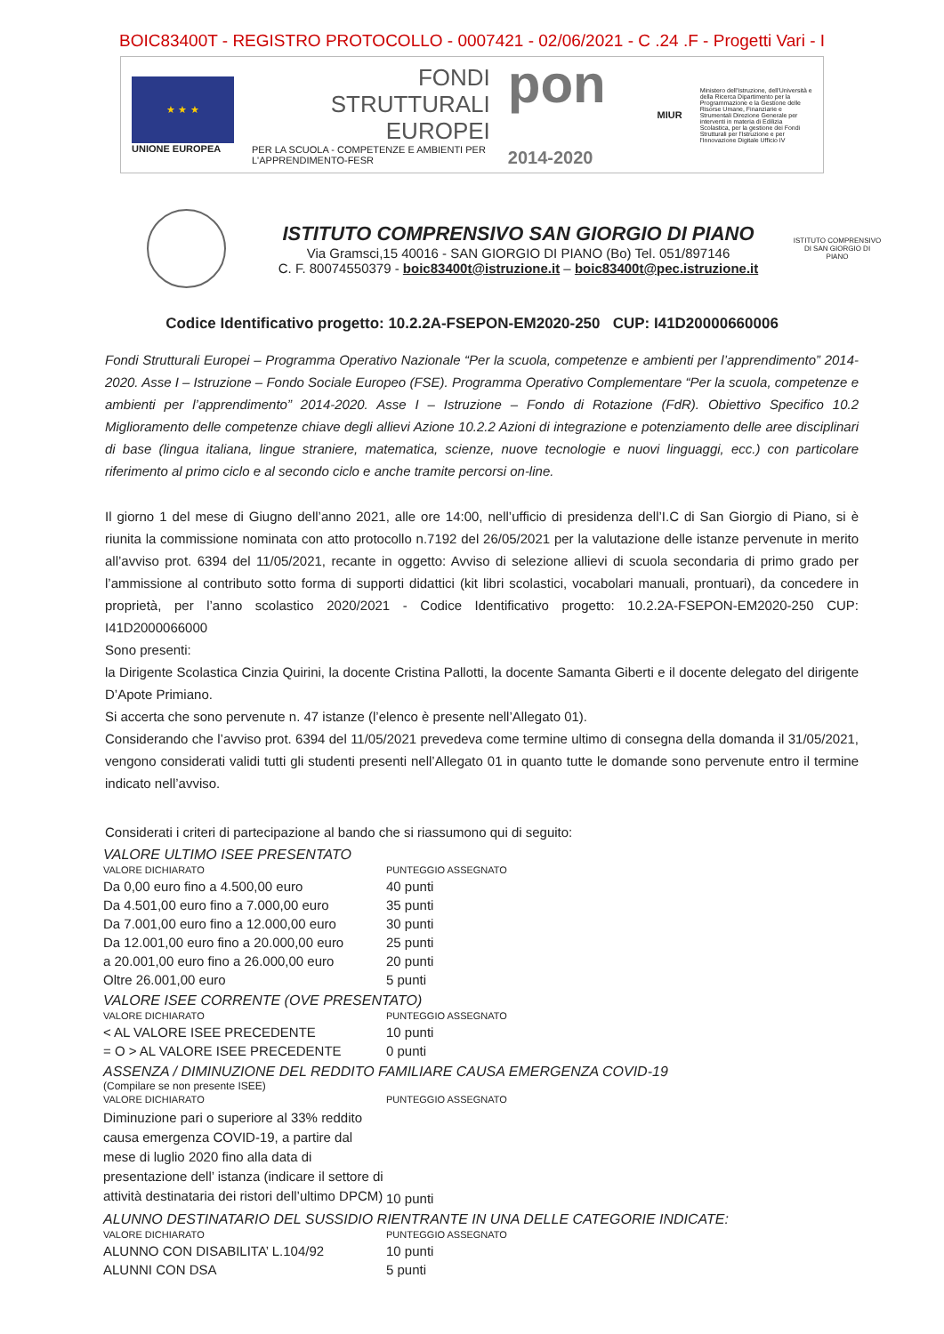BOIC83400T - REGISTRO PROTOCOLLO - 0007421 - 02/06/2021 - C .24 .F - Progetti Vari - I
★ ★ ★
UNIONE EUROPEA
FONDI
STRUTTURALI
EUROPEI
PER LA SCUOLA - COMPETENZE E AMBIENTI PER L'APPRENDIMENTO-FESR
pon 2014-2020
MIUR
Ministero dell'Istruzione, dell'Università e della Ricerca Dipartimento per la Programmazione e la Gestione delle Risorse Umane, Finanziarie e Strumentali Direzione Generale per interventi in materia di Edilizia Scolastica, per la gestione dei Fondi Strutturali per l'Istruzione e per l'Innovazione Digitale Ufficio IV
ISTITUTO COMPRENSIVO SAN GIORGIO DI PIANO
Via Gramsci,15 40016 - SAN GIORGIO DI PIANO (Bo) Tel. 051/897146
C. F. 80074550379 - boic83400t@istruzione.it – boic83400t@pec.istruzione.it
ISTITUTO COMPRENSIVO DI SAN GIORGIO DI PIANO
Codice Identificativo progetto: 10.2.2A-FSEPON-EM2020-250 CUP: I41D20000660006
Fondi Strutturali Europei – Programma Operativo Nazionale “Per la scuola, competenze e ambienti per l’apprendimento” 2014-2020. Asse I – Istruzione – Fondo Sociale Europeo (FSE). Programma Operativo Complementare “Per la scuola, competenze e ambienti per l’apprendimento” 2014-2020. Asse I – Istruzione – Fondo di Rotazione (FdR). Obiettivo Specifico 10.2 Miglioramento delle competenze chiave degli allievi Azione 10.2.2 Azioni di integrazione e potenziamento delle aree disciplinari di base (lingua italiana, lingue straniere, matematica, scienze, nuove tecnologie e nuovi linguaggi, ecc.) con particolare riferimento al primo ciclo e al secondo ciclo e anche tramite percorsi on-line.
Il giorno 1 del mese di Giugno dell’anno 2021, alle ore 14:00, nell’ufficio di presidenza dell’I.C di San Giorgio di Piano, si è riunita la commissione nominata con atto protocollo n.7192 del 26/05/2021 per la valutazione delle istanze pervenute in merito all’avviso prot. 6394 del 11/05/2021, recante in oggetto: Avviso di selezione allievi di scuola secondaria di primo grado per l’ammissione al contributo sotto forma di supporti didattici (kit libri scolastici, vocabolari manuali, prontuari), da concedere in proprietà, per l’anno scolastico 2020/2021 - Codice Identificativo progetto: 10.2.2A-FSEPON-EM2020-250 CUP: I41D2000066000
Sono presenti:
la Dirigente Scolastica Cinzia Quirini, la docente Cristina Pallotti, la docente Samanta Giberti e il docente delegato del dirigente D’Apote Primiano.
Si accerta che sono pervenute n. 47 istanze (l’elenco è presente nell’Allegato 01).
Considerando che l’avviso prot. 6394 del 11/05/2021 prevedeva come termine ultimo di consegna della domanda il 31/05/2021, vengono considerati validi tutti gli studenti presenti nell’Allegato 01 in quanto tutte le domande sono pervenute entro il termine indicato nell’avviso.
Considerati i criteri di partecipazione al bando che si riassumono qui di seguito:
VALORE ULTIMO ISEE PRESENTATO
| VALORE DICHIARATO | PUNTEGGIO ASSEGNATO |
| --- | --- |
| Da 0,00 euro fino a 4.500,00 euro | 40 punti |
| Da 4.501,00 euro fino a 7.000,00 euro | 35 punti |
| Da 7.001,00 euro fino a 12.000,00 euro | 30 punti |
| Da 12.001,00 euro fino a 20.000,00 euro | 25 punti |
| a 20.001,00 euro fino a 26.000,00 euro | 20 punti |
| Oltre 26.001,00 euro | 5 punti |
VALORE ISEE CORRENTE (OVE PRESENTATO)
| VALORE DICHIARATO | PUNTEGGIO ASSEGNATO |
| --- | --- |
| < AL VALORE ISEE PRECEDENTE | 10 punti |
| = O > AL VALORE ISEE PRECEDENTE | 0 punti |
ASSENZA / DIMINUZIONE DEL REDDITO FAMILIARE CAUSA EMERGENZA COVID-19
(Compilare se non presente ISEE)
| VALORE DICHIARATO | PUNTEGGIO ASSEGNATO |
| --- | --- |
| Diminuzione pari o superiore al 33% reddito causa emergenza COVID-19, a partire dal mese di luglio 2020 fino alla data di presentazione dell’ istanza (indicare il settore di attività destinataria dei ristori dell’ultimo DPCM) | 10 punti |
ALUNNO DESTINATARIO DEL SUSSIDIO RIENTRANTE IN UNA DELLE CATEGORIE INDICATE:
| VALORE DICHIARATO | PUNTEGGIO ASSEGNATO |
| --- | --- |
| ALUNNO CON DISABILITA’ L.104/92 | 10 punti |
| ALUNNI CON DSA | 5 punti |